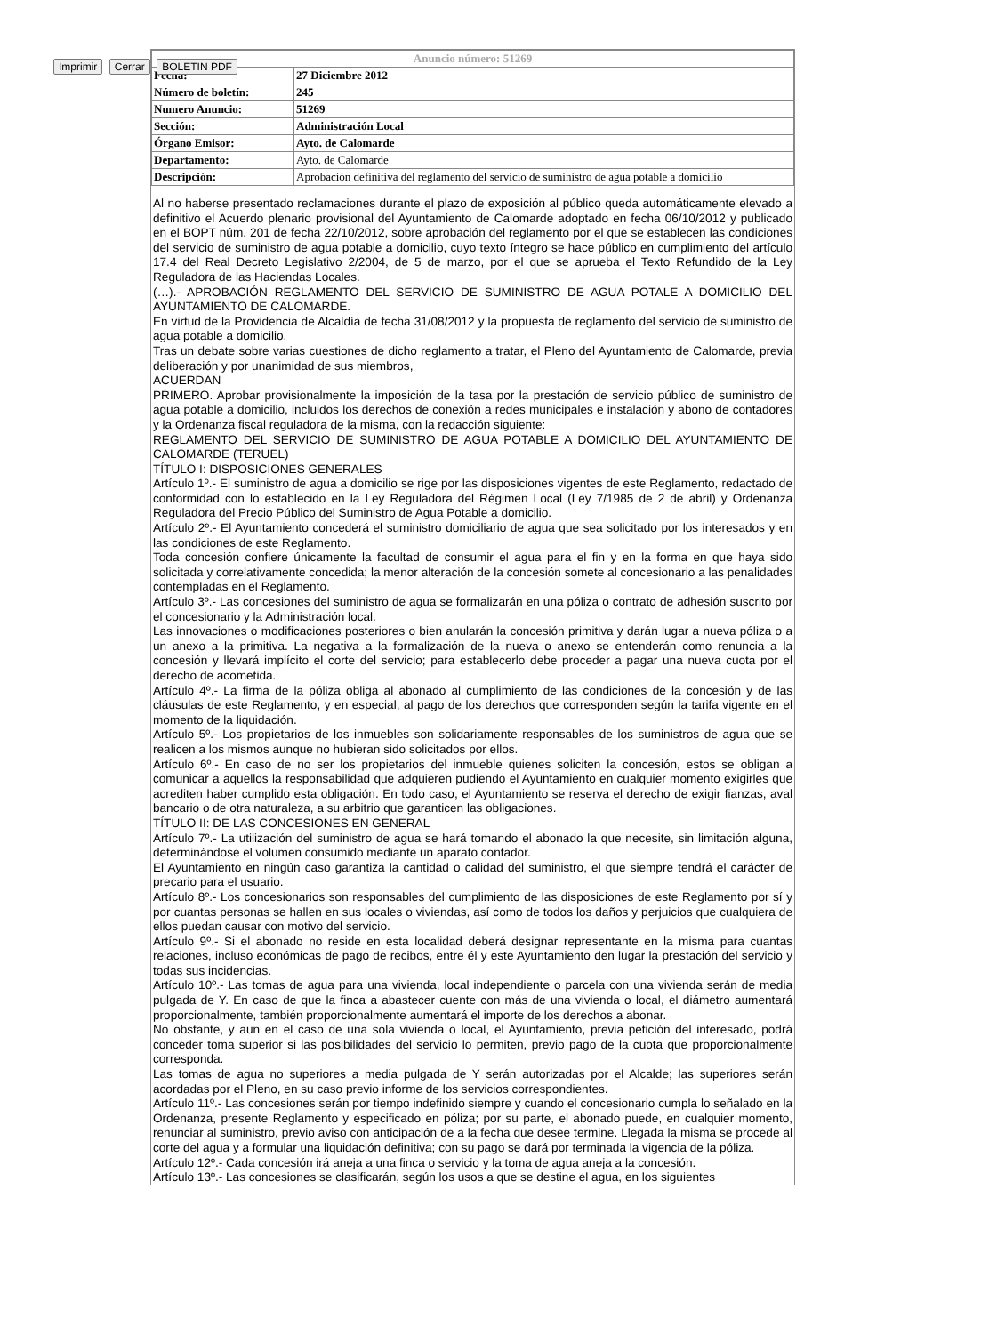Imprimir Cerrar BOLETIN PDF
| Anuncio número: 51269 | |
| --- | --- |
| Fecha: | 27 Diciembre 2012 |
| Número de boletín: | 245 |
| Numero Anuncio: | 51269 |
| Sección: | Administración Local |
| Órgano Emisor: | Ayto. de Calomarde |
| Departamento: | Ayto. de Calomarde |
| Descripción: | Aprobación definitiva del reglamento del servicio de suministro de agua potable a domicilio |
Al no haberse presentado reclamaciones durante el plazo de exposición al público queda automáticamente elevado a definitivo el Acuerdo plenario provisional del Ayuntamiento de Calomarde adoptado en fecha 06/10/2012 y publicado en el BOPT núm. 201 de fecha 22/10/2012, sobre aprobación del reglamento por el que se establecen las condiciones del servicio de suministro de agua potable a domicilio, cuyo texto íntegro se hace público en cumplimiento del artículo 17.4 del Real Decreto Legislativo 2/2004, de 5 de marzo, por el que se aprueba el Texto Refundido de la Ley Reguladora de las Haciendas Locales.
(…).- APROBACIÓN REGLAMENTO DEL SERVICIO DE SUMINISTRO DE AGUA POTALE A DOMICILIO DEL AYUNTAMIENTO DE CALOMARDE.
En virtud de la Providencia de Alcaldía de fecha 31/08/2012 y la propuesta de reglamento del servicio de suministro de agua potable a domicilio.
Tras un debate sobre varias cuestiones de dicho reglamento a tratar, el Pleno del Ayuntamiento de Calomarde, previa deliberación y por unanimidad de sus miembros,
ACUERDAN
PRIMERO. Aprobar provisionalmente la imposición de la tasa por la prestación de servicio público de suministro de agua potable a domicilio, incluidos los derechos de conexión a redes municipales e instalación y abono de contadores y la Ordenanza fiscal reguladora de la misma, con la redacción siguiente:
REGLAMENTO DEL SERVICIO DE SUMINISTRO DE AGUA POTABLE A DOMICILIO DEL AYUNTAMIENTO DE CALOMARDE (TERUEL)
TÍTULO I: DISPOSICIONES GENERALES
Artículo 1º.- El suministro de agua a domicilio se rige por las disposiciones vigentes de este Reglamento, redactado de conformidad con lo establecido en la Ley Reguladora del Régimen Local (Ley 7/1985 de 2 de abril) y Ordenanza Reguladora del Precio Público del Suministro de Agua Potable a domicilio.
Artículo 2º.- El Ayuntamiento concederá el suministro domiciliario de agua que sea solicitado por los interesados y en las condiciones de este Reglamento.
Toda concesión confiere únicamente la facultad de consumir el agua para el fin y en la forma en que haya sido solicitada y correlativamente concedida; la menor alteración de la concesión somete al concesionario a las penalidades contempladas en el Reglamento.
Artículo 3º.- Las concesiones del suministro de agua se formalizarán en una póliza o contrato de adhesión suscrito por el concesionario y la Administración local.
Las innovaciones o modificaciones posteriores o bien anularán la concesión primitiva y darán lugar a nueva póliza o a un anexo a la primitiva. La negativa a la formalización de la nueva o anexo se entenderán como renuncia a la concesión y llevará implícito el corte del servicio; para establecerlo debe proceder a pagar una nueva cuota por el derecho de acometida.
Artículo 4º.- La firma de la póliza obliga al abonado al cumplimiento de las condiciones de la concesión y de las cláusulas de este Reglamento, y en especial, al pago de los derechos que corresponden según la tarifa vigente en el momento de la liquidación.
Artículo 5º.- Los propietarios de los inmuebles son solidariamente responsables de los suministros de agua que se realicen a los mismos aunque no hubieran sido solicitados por ellos.
Artículo 6º.- En caso de no ser los propietarios del inmueble quienes soliciten la concesión, estos se obligan a comunicar a aquellos la responsabilidad que adquieren pudiendo el Ayuntamiento en cualquier momento exigirles que acrediten haber cumplido esta obligación. En todo caso, el Ayuntamiento se reserva el derecho de exigir fianzas, aval bancario o de otra naturaleza, a su arbitrio que garanticen las obligaciones.
TÍTULO II: DE LAS CONCESIONES EN GENERAL
Artículo 7º.- La utilización del suministro de agua se hará tomando el abonado la que necesite, sin limitación alguna, determinándose el volumen consumido mediante un aparato contador.
El Ayuntamiento en ningún caso garantiza la cantidad o calidad del suministro, el que siempre tendrá el carácter de precario para el usuario.
Artículo 8º.- Los concesionarios son responsables del cumplimiento de las disposiciones de este Reglamento por sí y por cuantas personas se hallen en sus locales o viviendas, así como de todos los daños y perjuicios que cualquiera de ellos puedan causar con motivo del servicio.
Artículo 9º.- Si el abonado no reside en esta localidad deberá designar representante en la misma para cuantas relaciones, incluso económicas de pago de recibos, entre él y este Ayuntamiento den lugar la prestación del servicio y todas sus incidencias.
Artículo 10º.- Las tomas de agua para una vivienda, local independiente o parcela con una vivienda serán de media pulgada de Y. En caso de que la finca a abastecer cuente con más de una vivienda o local, el diámetro aumentará proporcionalmente, también proporcionalmente aumentará el importe de los derechos a abonar.
No obstante, y aun en el caso de una sola vivienda o local, el Ayuntamiento, previa petición del interesado, podrá conceder toma superior si las posibilidades del servicio lo permiten, previo pago de la cuota que proporcionalmente corresponda.
Las tomas de agua no superiores a media pulgada de Y serán autorizadas por el Alcalde; las superiores serán acordadas por el Pleno, en su caso previo informe de los servicios correspondientes.
Artículo 11º.- Las concesiones serán por tiempo indefinido siempre y cuando el concesionario cumpla lo señalado en la Ordenanza, presente Reglamento y especificado en póliza; por su parte, el abonado puede, en cualquier momento, renunciar al suministro, previo aviso con anticipación de a la fecha que desee termine. Llegada la misma se procede al corte del agua y a formular una liquidación definitiva; con su pago se dará por terminada la vigencia de la póliza.
Artículo 12º.- Cada concesión irá aneja a una finca o servicio y la toma de agua aneja a la concesión.
Artículo 13º.- Las concesiones se clasificarán, según los usos a que se destine el agua, en los siguientes